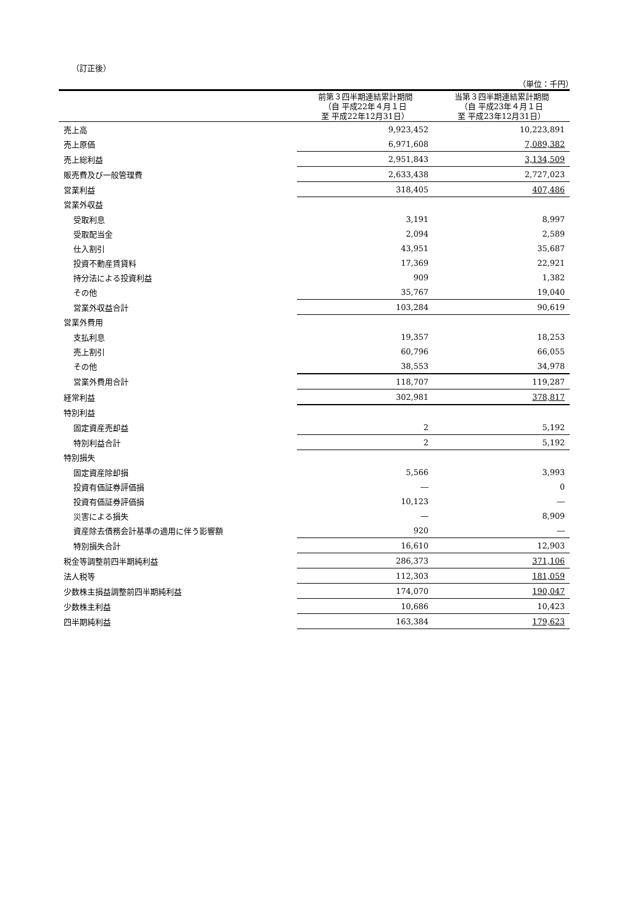（訂正後）
（単位：千円）
| | 前第３四半期連結累計期間 （自 平成22年４月１日 至 平成22年12月31日） | 当第３四半期連結累計期間 （自 平成23年４月１日 至 平成23年12月31日） |
| --- | --- | --- |
| 売上高 | 9,923,452 | 10,223,891 |
| 売上原価 | 6,971,608 | 7,089,382 |
| 売上総利益 | 2,951,843 | 3,134,509 |
| 販売費及び一般管理費 | 2,633,438 | 2,727,023 |
| 営業利益 | 318,405 | 407,486 |
| 営業外収益 | | |
| 受取利息 | 3,191 | 8,997 |
| 受取配当金 | 2,094 | 2,589 |
| 仕入割引 | 43,951 | 35,687 |
| 投資不動産賃貸料 | 17,369 | 22,921 |
| 持分法による投資利益 | 909 | 1,382 |
| その他 | 35,767 | 19,040 |
| 営業外収益合計 | 103,284 | 90,619 |
| 営業外費用 | | |
| 支払利息 | 19,357 | 18,253 |
| 売上割引 | 60,796 | 66,055 |
| その他 | 38,553 | 34,978 |
| 営業外費用合計 | 118,707 | 119,287 |
| 経常利益 | 302,981 | 378,817 |
| 特別利益 | | |
| 固定資産売却益 | 2 | 5,192 |
| 特別利益合計 | 2 | 5,192 |
| 特別損失 | | |
| 固定資産除却損 | 5,566 | 3,993 |
| 投資有価証券評価損 | ― | 0 |
| 投資有価証券評価損 | 10,123 | ― |
| 災害による損失 | ― | 8,909 |
| 資産除去債務会計基準の適用に伴う影響額 | 920 | ― |
| 特別損失合計 | 16,610 | 12,903 |
| 税金等調整前四半期純利益 | 286,373 | 371,106 |
| 法人税等 | 112,303 | 181,059 |
| 少数株主損益調整前四半期純利益 | 174,070 | 190,047 |
| 少数株主利益 | 10,686 | 10,423 |
| 四半期純利益 | 163,384 | 179,623 |